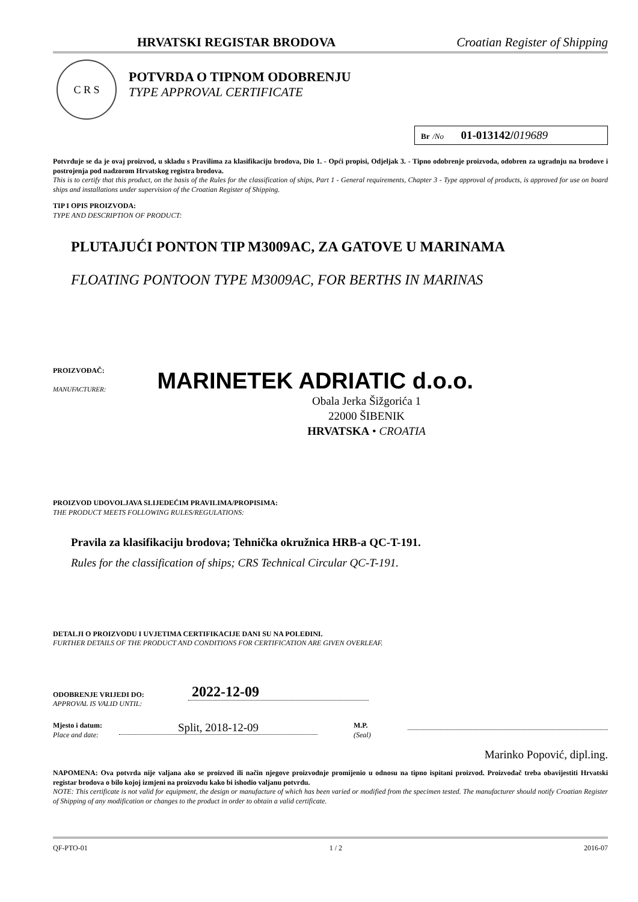HRVATSKI REGISTAR BRODOVA Croatian Register of Shipping
C R S
POTVRDA O TIPNOM ODOBRENJU
TYPE APPROVAL CERTIFICATE
Br /No 01-013142/019689
Potvrđuje se da je ovaj proizvod, u skladu s Pravilima za klasifikaciju brodova, Dio 1. - Opći propisi, Odjeljak 3. - Tipno odobrenje proizvoda, odobren za ugradnju na brodove i postrojenja pod nadzorom Hrvatskog registra brodova.
This is to certify that this product, on the basis of the Rules for the classification of ships, Part 1 - General requirements, Chapter 3 - Type approval of products, is approved for use on board ships and installations under supervision of the Croatian Register of Shipping.
TIP I OPIS PROIZVODA:
TYPE AND DESCRIPTION OF PRODUCT:
PLUTAJUĆI PONTON TIP M3009AC, ZA GATOVE U MARINAMA
FLOATING PONTOON TYPE M3009AC, FOR BERTHS IN MARINAS
PROIZVOĐAČ:
MANUFACTURER:
MARINETEK ADRIATIC d.o.o.
Obala Jerka Šižgorića 1
22000 ŠIBENIK
HRVATSKA • CROATIA
PROIZVOD UDOVOLJAVA SLIJEDEĆIM PRAVILIMA/PROPISIMA:
THE PRODUCT MEETS FOLLOWING RULES/REGULATIONS:
Pravila za klasifikaciju brodova; Tehnička okružnica HRB-a QC-T-191.
Rules for the classification of ships; CRS Technical Circular QC-T-191.
DETALJI O PROIZVODU I UVJETIMA CERTIFIKACIJE DANI SU NA POLEĐINI.
FURTHER DETAILS OF THE PRODUCT AND CONDITIONS FOR CERTIFICATION ARE GIVEN OVERLEAF.
ODOBRENJE VRIJEDI DO:
APPROVAL IS VALID UNTIL:
2022-12-09
Mjesto i datum:
Place and date:
Split, 2018-12-09
M.P.
(Seal)
Marinko Popović, dipl.ing.
NAPOMENA: Ova potvrda nije valjana ako se proizvod ili način njegove proizvodnje promijenio u odnosu na tipno ispitani proizvod. Proizvođač treba obavijestiti Hrvatski registar brodova o bilo kojoj izmjeni na proizvodu kako bi ishodio valjanu potvrdu.
NOTE: This certificate is not valid for equipment, the design or manufacture of which has been varied or modified from the specimen tested. The manufacturer should notify Croatian Register of Shipping of any modification or changes to the product in order to obtain a valid certificate.
QF-PTO-01 1 / 2 2016-07